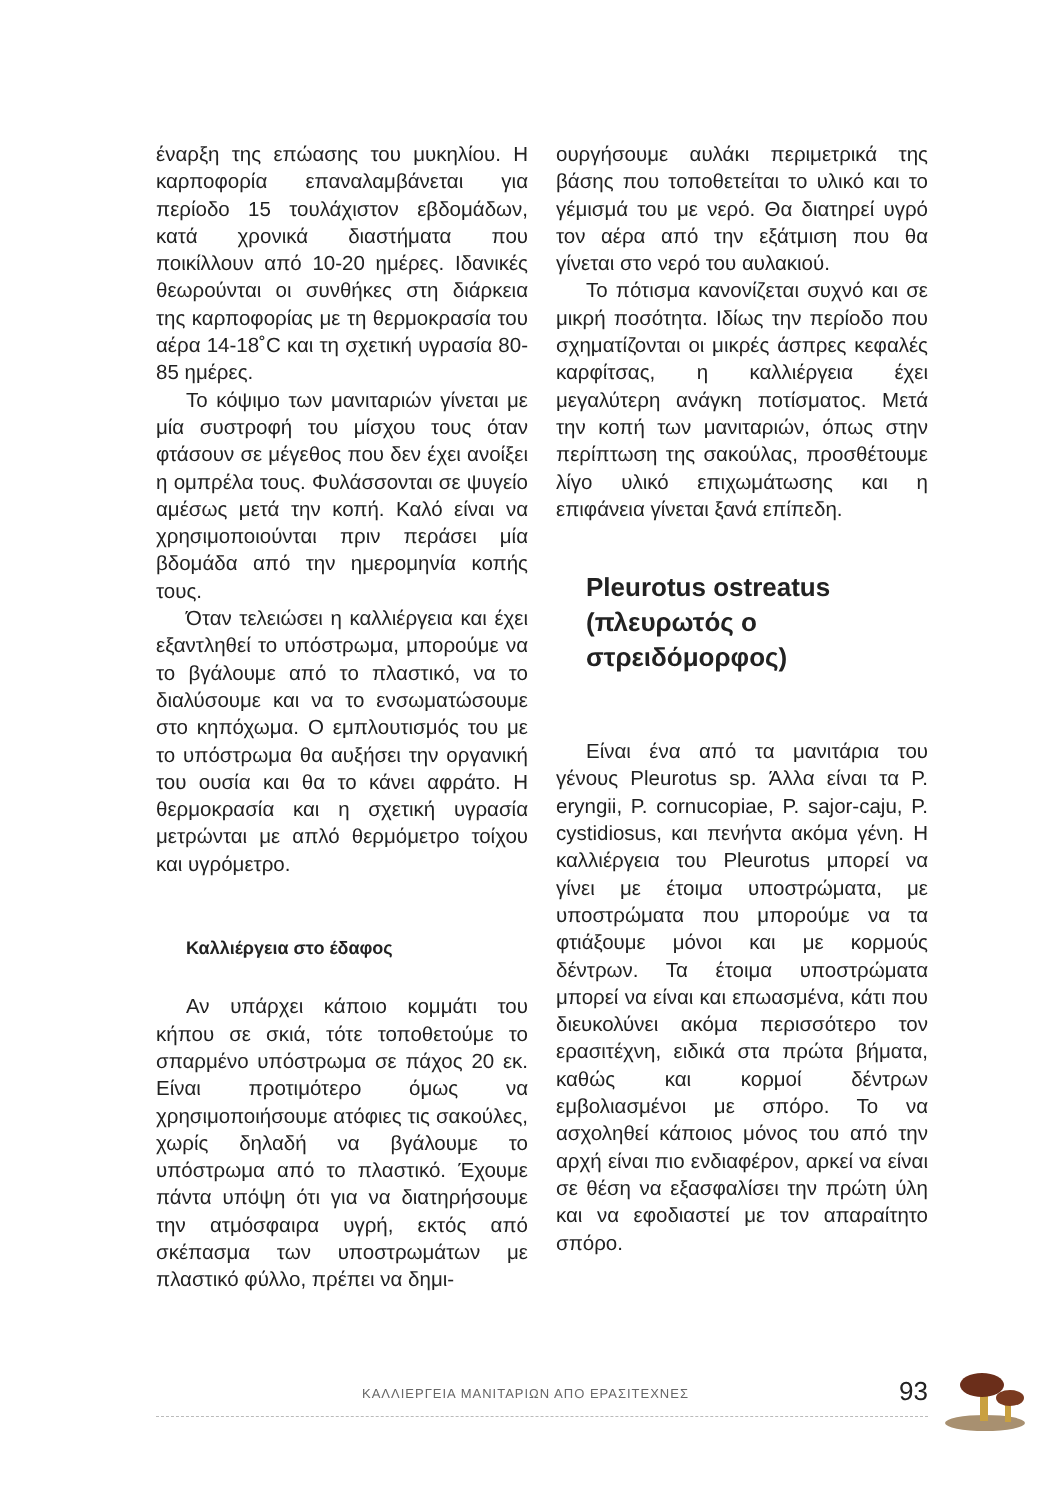έναρξη της επώασης του μυκηλίου. Η καρποφορία επαναλαμβάνεται για περίοδο 15 τουλάχιστον εβδομάδων, κατά χρονικά διαστήματα που ποικίλλουν από 10-20 ημέρες. Ιδανικές θεωρούνται οι συνθήκες στη διάρκεια της καρποφορίας με τη θερμοκρασία του αέρα 14-18˚C και τη σχετική υγρασία 80-85 ημέρες.
Το κόψιμο των μανιταριών γίνεται με μία συστροφή του μίσχου τους όταν φτάσουν σε μέγεθος που δεν έχει ανοίξει η ομπρέλα τους. Φυλάσσονται σε ψυγείο αμέσως μετά την κοπή. Καλό είναι να χρησιμοποιούνται πριν περάσει μία βδομάδα από την ημερομηνία κοπής τους.
Όταν τελειώσει η καλλιέργεια και έχει εξαντληθεί το υπόστρωμα, μπορούμε να το βγάλουμε από το πλαστικό, να το διαλύσουμε και να το ενσωματώσουμε στο κηπόχωμα. Ο εμπλουτισμός του με το υπόστρωμα θα αυξήσει την οργανική του ουσία και θα το κάνει αφράτο. Η θερμοκρασία και η σχετική υγρασία μετρώνται με απλό θερμόμετρο τοίχου και υγρόμετρο.
Καλλιέργεια στο έδαφος
Αν υπάρχει κάποιο κομμάτι του κήπου σε σκιά, τότε τοποθετούμε το σπαρμένο υπόστρωμα σε πάχος 20 εκ. Είναι προτιμότερο όμως να χρησιμοποιήσουμε ατόφιες τις σακούλες, χωρίς δηλαδή να βγάλουμε το υπόστρωμα από το πλαστικό. Έχουμε πάντα υπόψη ότι για να διατηρήσουμε την ατμόσφαιρα υγρή, εκτός από σκέπασμα των υποστρωμάτων με πλαστικό φύλλο, πρέπει να δημι-
ουργήσουμε αυλάκι περιμετρικά της βάσης που τοποθετείται το υλικό και το γέμισμά του με νερό. Θα διατηρεί υγρό τον αέρα από την εξάτμιση που θα γίνεται στο νερό του αυλακιού.
Το πότισμα κανονίζεται συχνό και σε μικρή ποσότητα. Ιδίως την περίοδο που σχηματίζονται οι μικρές άσπρες κεφαλές καρφίτσας, η καλλιέργεια έχει μεγαλύτερη ανάγκη ποτίσματος. Μετά την κοπή των μανιταριών, όπως στην περίπτωση της σακούλας, προσθέτουμε λίγο υλικό επιχωμάτωσης και η επιφάνεια γίνεται ξανά επίπεδη.
Pleurotus ostreatus
(πλευρωτός ο
στρειδόμορφος)
Είναι ένα από τα μανιτάρια του γένους Pleurotus sp. Άλλα είναι τα P. eryngii, P. cornucopiae, P. sajor-caju, P. cystidiosus, και πενήντα ακόμα γένη. Η καλλιέργεια του Pleurotus μπορεί να γίνει με έτοιμα υποστρώματα, με υποστρώματα που μπορούμε να τα φτιάξουμε μόνοι και με κορμούς δέντρων. Τα έτοιμα υποστρώματα μπορεί να είναι και επωασμένα, κάτι που διευκολύνει ακόμα περισσότερο τον ερασιτέχνη, ειδικά στα πρώτα βήματα, καθώς και κορμοί δέντρων εμβολιασμένοι με σπόρο. Το να ασχοληθεί κάποιος μόνος του από την αρχή είναι πιο ενδιαφέρον, αρκεί να είναι σε θέση να εξασφαλίσει την πρώτη ύλη και να εφοδιαστεί με τον απαραίτητο σπόρο.
ΚΑΛΛΙΕΡΓΕΙΑ ΜΑΝΙΤΑΡΙΩΝ ΑΠΟ ΕΡΑΣΙΤΕΧΝΕΣ 93